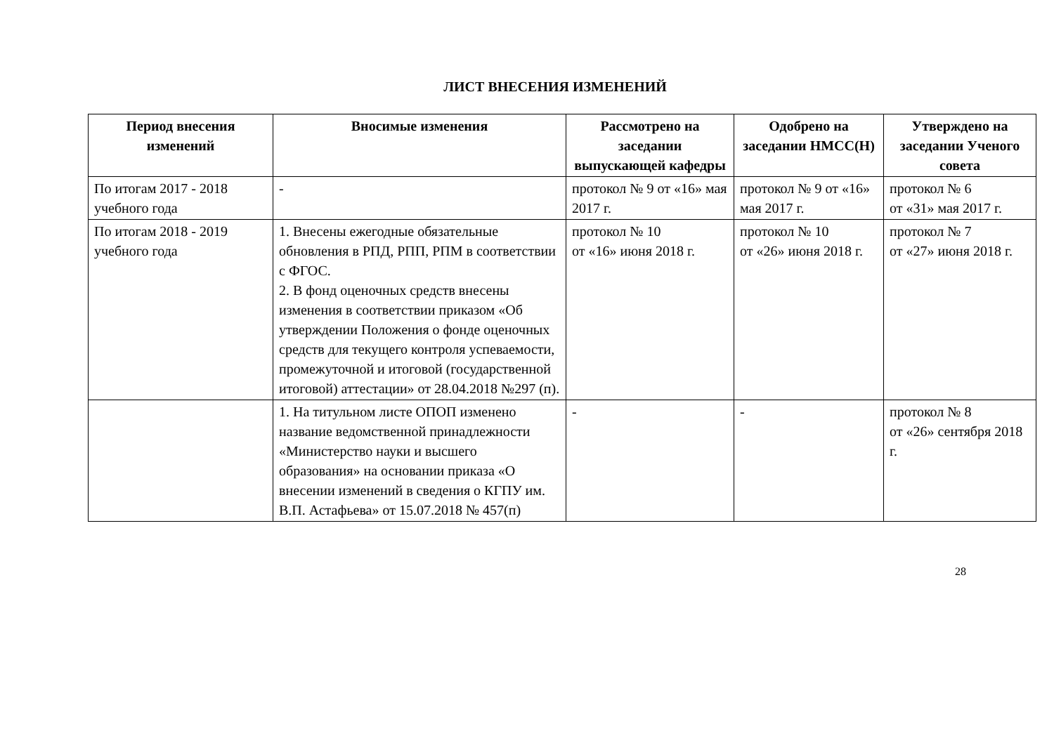ЛИСТ ВНЕСЕНИЯ ИЗМЕНЕНИЙ
| Период внесения изменений | Вносимые изменения | Рассмотрено на заседании выпускающей кафедры | Одобрено на заседании НМСС(Н) | Утверждено на заседании Ученого совета |
| --- | --- | --- | --- | --- |
| По итогам 2017 - 2018 учебного года | - | протокол № 9 от «16» мая 2017 г. | протокол № 9 от «16» мая 2017 г. | протокол № 6 от «31» мая 2017 г. |
| По итогам 2018 - 2019 учебного года | 1. Внесены ежегодные обязательные обновления в РПД, РПП, РПМ в соответствии с ФГОС. 2. В фонд оценочных средств внесены изменения в соответствии приказом «Об утверждении Положения о фонде оценочных средств для текущего контроля успеваемости, промежуточной и итоговой (государственной итоговой) аттестации» от 28.04.2018 №297 (п). | протокол № 10 от «16» июня 2018 г. | протокол № 10 от «26» июня 2018 г. | протокол № 7 от «27» июня 2018 г. |
| | 1. На титульном листе ОПОП изменено название ведомственной принадлежности «Министерство науки и высшего образования» на основании приказа «О внесении изменений в сведения о КГПУ им. В.П. Астафьева» от 15.07.2018 № 457(п) | - | - | протокол № 8 от «26» сентября 2018 г. |
28